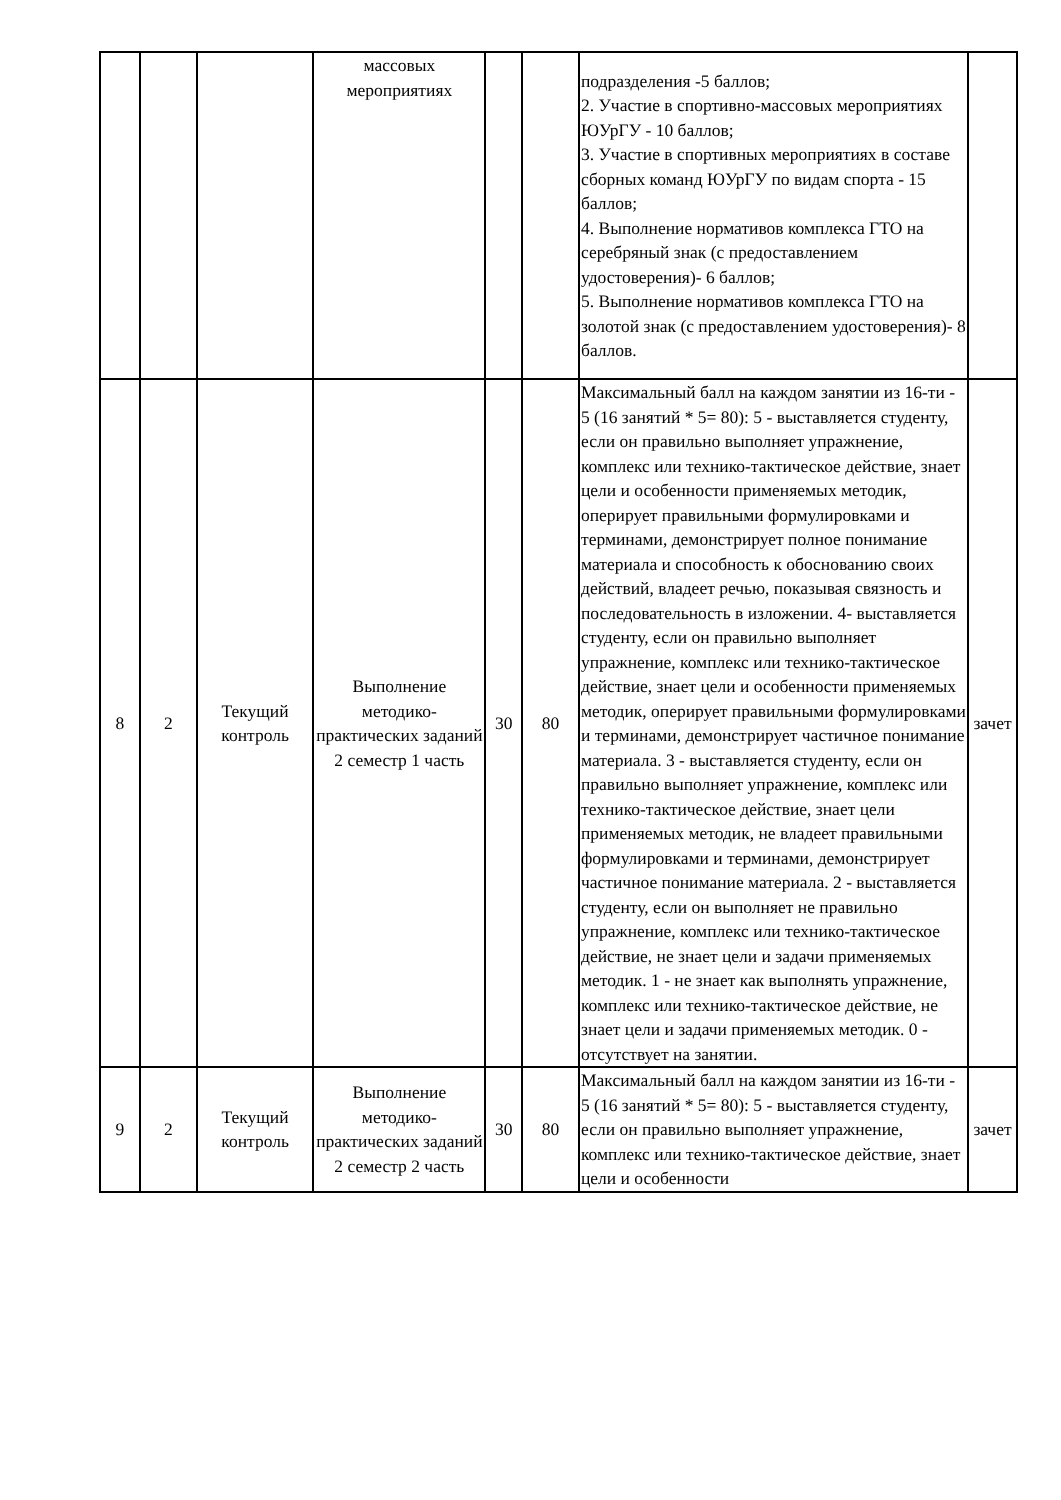| | | | массовых мероприятиях | | | подразделения -5 баллов; 2. Участие в спортивно-массовых мероприятиях ЮУрГУ - 10 баллов; 3. Участие в спортивных мероприятиях в составе сборных команд ЮУрГУ по видам спорта - 15 баллов; 4. Выполнение нормативов комплекса ГТО на серебряный знак (с предоставлением удостоверения)- 6 баллов; 5. Выполнение нормативов комплекса ГТО на золотой знак (с предоставлением удостоверения)- 8 баллов. | |
| 8 | 2 | Текущий контроль | Выполнение методико-практических заданий 2 семестр 1 часть | 30 | 80 | Максимальный балл на каждом занятии из 16-ти - 5 (16 занятий * 5= 80): 5 - выставляется студенту, если он правильно выполняет упражнение, комплекс или технико-тактическое действие, знает цели и особенности применяемых методик, оперирует правильными формулировками и терминами, демонстрирует полное понимание материала и способность к обоснованию своих действий, владеет речью, показывая связность и последовательность в изложении. 4- выставляется студенту, если он правильно выполняет упражнение, комплекс или технико-тактическое действие, знает цели и особенности применяемых методик, оперирует правильными формулировками и терминами, демонстрирует частичное понимание материала. 3 - выставляется студенту, если он правильно выполняет упражнение, комплекс или технико-тактическое действие, знает цели применяемых методик, не владеет правильными формулировками и терминами, демонстрирует частичное понимание материала. 2 - выставляется студенту, если он выполняет не правильно упражнение, комплекс или технико-тактическое действие, не знает цели и задачи применяемых методик. 1 - не знает как выполнять упражнение, комплекс или технико-тактическое действие, не знает цели и задачи применяемых методик. 0 - отсутствует на занятии. | зачет |
| 9 | 2 | Текущий контроль | Выполнение методико-практических заданий 2 семестр 2 часть | 30 | 80 | Максимальный балл на каждом занятии из 16-ти - 5 (16 занятий * 5= 80): 5 - выставляется студенту, если он правильно выполняет упражнение, комплекс или технико-тактическое действие, знает цели и особенности | зачет |